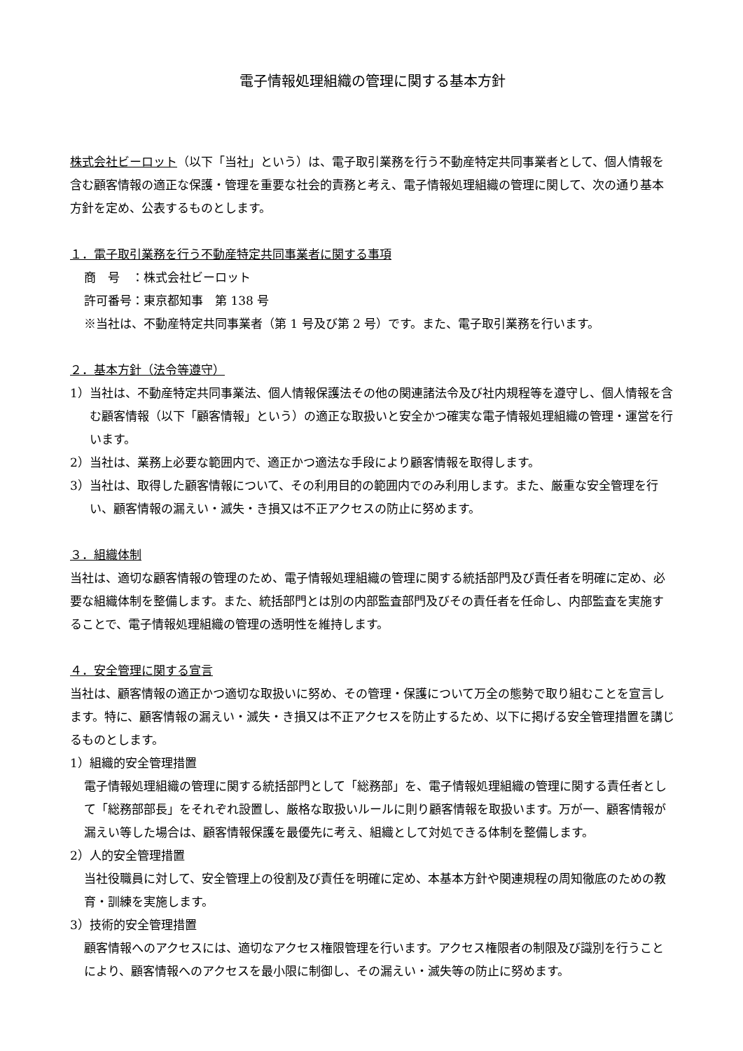電子情報処理組織の管理に関する基本方針
株式会社ビーロット（以下「当社」という）は、電子取引業務を行う不動産特定共同事業者として、個人情報を含む顧客情報の適正な保護・管理を重要な社会的責務と考え、電子情報処理組織の管理に関して、次の通り基本方針を定め、公表するものとします。
１．電子取引業務を行う不動産特定共同事業者に関する事項
商　号　：株式会社ビーロット
許可番号：東京都知事　第 138 号
※当社は、不動産特定共同事業者（第 1 号及び第 2 号）です。また、電子取引業務を行います。
２．基本方針（法令等遵守）
1）当社は、不動産特定共同事業法、個人情報保護法その他の関連諸法令及び社内規程等を遵守し、個人情報を含む顧客情報（以下「顧客情報」という）の適正な取扱いと安全かつ確実な電子情報処理組織の管理・運営を行います。
2）当社は、業務上必要な範囲内で、適正かつ適法な手段により顧客情報を取得します。
3）当社は、取得した顧客情報について、その利用目的の範囲内でのみ利用します。また、厳重な安全管理を行い、顧客情報の漏えい・滅失・き損又は不正アクセスの防止に努めます。
３．組織体制
当社は、適切な顧客情報の管理のため、電子情報処理組織の管理に関する統括部門及び責任者を明確に定め、必要な組織体制を整備します。また、統括部門とは別の内部監査部門及びその責任者を任命し、内部監査を実施することで、電子情報処理組織の管理の透明性を維持します。
４．安全管理に関する宣言
当社は、顧客情報の適正かつ適切な取扱いに努め、その管理・保護について万全の態勢で取り組むことを宣言します。特に、顧客情報の漏えい・滅失・き損又は不正アクセスを防止するため、以下に掲げる安全管理措置を講じるものとします。
1）組織的安全管理措置
電子情報処理組織の管理に関する統括部門として「総務部」を、電子情報処理組織の管理に関する責任者として「総務部部長」をそれぞれ設置し、厳格な取扱いルールに則り顧客情報を取扱います。万が一、顧客情報が漏えい等した場合は、顧客情報保護を最優先に考え、組織として対処できる体制を整備します。
2）人的安全管理措置
当社役職員に対して、安全管理上の役割及び責任を明確に定め、本基本方針や関連規程の周知徹底のための教育・訓練を実施します。
3）技術的安全管理措置
顧客情報へのアクセスには、適切なアクセス権限管理を行います。アクセス権限者の制限及び識別を行うことにより、顧客情報へのアクセスを最小限に制御し、その漏えい・滅失等の防止に努めます。